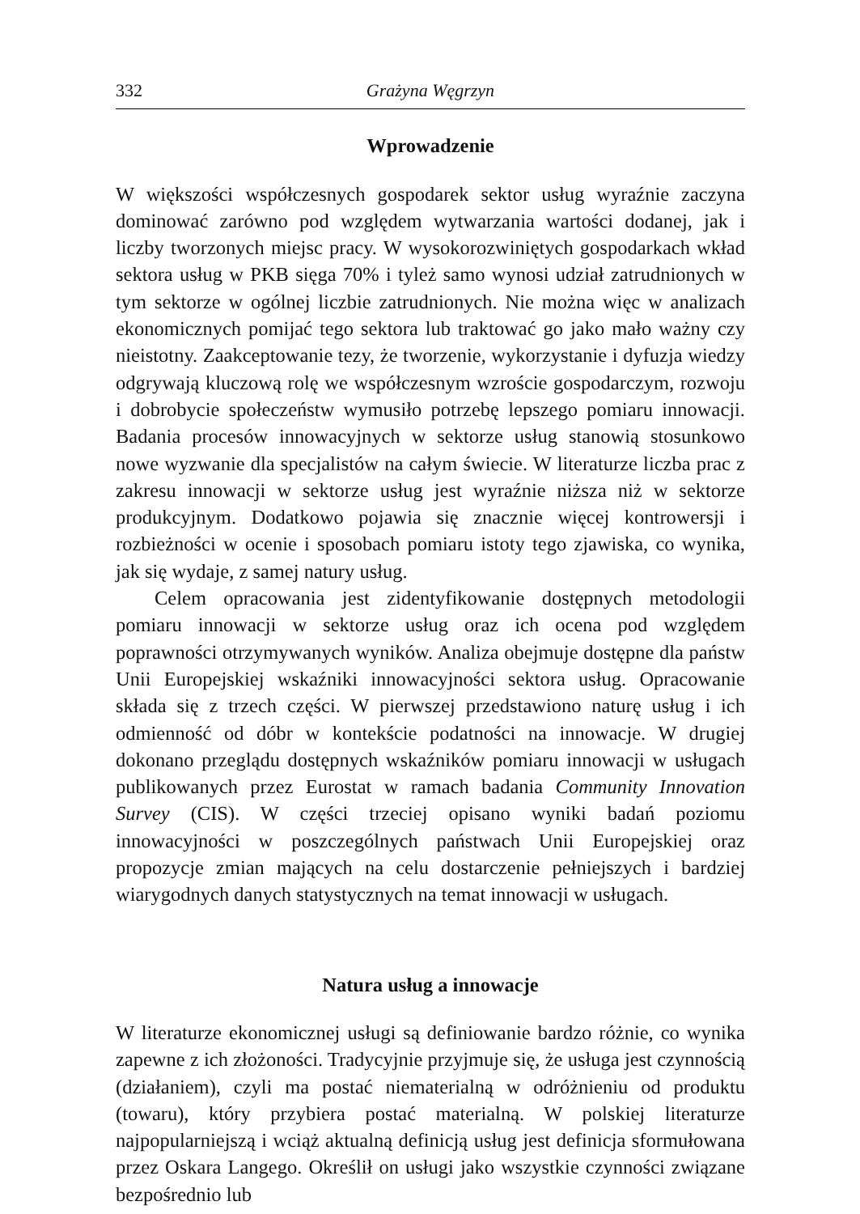332 Grażyna Węgrzyn
Wprowadzenie
W większości współczesnych gospodarek sektor usług wyraźnie zaczyna dominować zarówno pod względem wytwarzania wartości dodanej, jak i liczby tworzonych miejsc pracy. W wysokorozwiniętych gospodarkach wkład sektora usług w PKB sięga 70% i tyleż samo wynosi udział zatrudnionych w tym sektorze w ogólnej liczbie zatrudnionych. Nie można więc w analizach ekonomicznych pomijać tego sektora lub traktować go jako mało ważny czy nieistotny. Zaakceptowanie tezy, że tworzenie, wykorzystanie i dyfuzja wiedzy odgrywają kluczową rolę we współczesnym wzroście gospodarczym, rozwoju i dobrobycie społeczeństw wymusiło potrzebę lepszego pomiaru innowacji. Badania procesów innowacyjnych w sektorze usług stanowią stosunkowo nowe wyzwanie dla specjalistów na całym świecie. W literaturze liczba prac z zakresu innowacji w sektorze usług jest wyraźnie niższa niż w sektorze produkcyjnym. Dodatkowo pojawia się znacznie więcej kontrowersji i rozbieżności w ocenie i sposobach pomiaru istoty tego zjawiska, co wynika, jak się wydaje, z samej natury usług.
Celem opracowania jest zidentyfikowanie dostępnych metodologii pomiaru innowacji w sektorze usług oraz ich ocena pod względem poprawności otrzymywanych wyników. Analiza obejmuje dostępne dla państw Unii Europejskiej wskaźniki innowacyjności sektora usług. Opracowanie składa się z trzech części. W pierwszej przedstawiono naturę usług i ich odmienność od dóbr w kontekście podatności na innowacje. W drugiej dokonano przeglądu dostępnych wskaźników pomiaru innowacji w usługach publikowanych przez Eurostat w ramach badania Community Innovation Survey (CIS). W części trzeciej opisano wyniki badań poziomu innowacyjności w poszczególnych państwach Unii Europejskiej oraz propozycje zmian mających na celu dostarczenie pełniejszych i bardziej wiarygodnych danych statystycznych na temat innowacji w usługach.
Natura usług a innowacje
W literaturze ekonomicznej usługi są definiowanie bardzo różnie, co wynika zapewne z ich złożoności. Tradycyjnie przyjmuje się, że usługa jest czynnością (działaniem), czyli ma postać niematerialną w odróżnieniu od produktu (towaru), który przybiera postać materialną. W polskiej literaturze najpopularniejszą i wciąż aktualną definicją usług jest definicja sformułowana przez Oskara Langego. Określił on usługi jako wszystkie czynności związane bezpośrednio lub